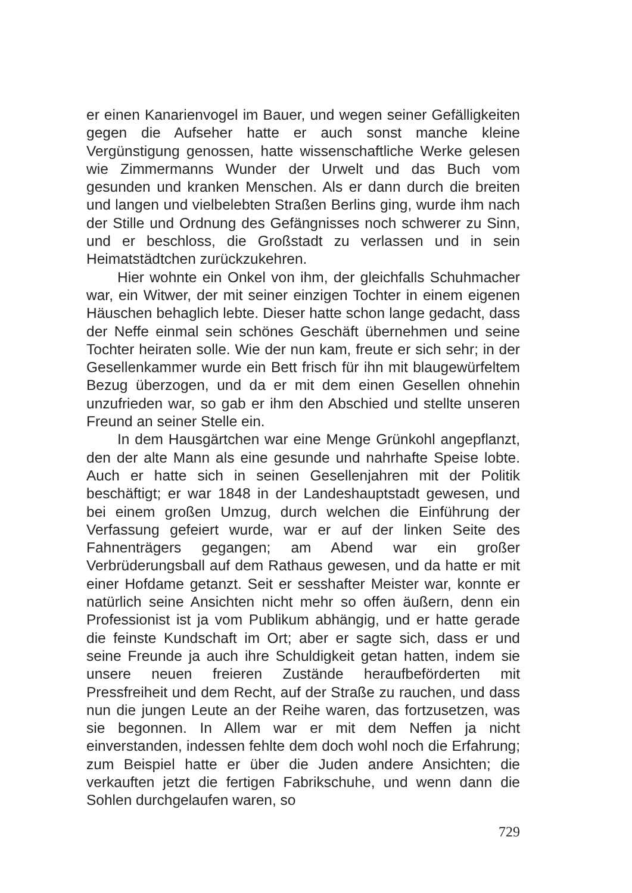er einen Kanarienvogel im Bauer, und wegen seiner Gefälligkeiten gegen die Aufseher hatte er auch sonst manche kleine Vergünstigung genossen, hatte wissenschaftliche Werke gelesen wie Zimmermanns Wunder der Urwelt und das Buch vom gesunden und kranken Menschen. Als er dann durch die breiten und langen und vielbelebten Straßen Berlins ging, wurde ihm nach der Stille und Ordnung des Gefängnisses noch schwerer zu Sinn, und er beschloss, die Großstadt zu verlassen und in sein Heimatstädtchen zurückzukehren.
Hier wohnte ein Onkel von ihm, der gleichfalls Schuhmacher war, ein Witwer, der mit seiner einzigen Tochter in einem eigenen Häuschen behaglich lebte. Dieser hatte schon lange gedacht, dass der Neffe einmal sein schönes Geschäft übernehmen und seine Tochter heiraten solle. Wie der nun kam, freute er sich sehr; in der Gesellenkammer wurde ein Bett frisch für ihn mit blaugewürfeltem Bezug überzogen, und da er mit dem einen Gesellen ohnehin unzufrieden war, so gab er ihm den Abschied und stellte unseren Freund an seiner Stelle ein.
In dem Hausgärtchen war eine Menge Grünkohl angepflanzt, den der alte Mann als eine gesunde und nahrhafte Speise lobte. Auch er hatte sich in seinen Gesellenjahren mit der Politik beschäftigt; er war 1848 in der Landeshauptstadt gewesen, und bei einem großen Umzug, durch welchen die Einführung der Verfassung gefeiert wurde, war er auf der linken Seite des Fahnenträgers gegangen; am Abend war ein großer Verbrüderungsball auf dem Rathaus gewesen, und da hatte er mit einer Hofdame getanzt. Seit er sesshafter Meister war, konnte er natürlich seine Ansichten nicht mehr so offen äußern, denn ein Professionist ist ja vom Publikum abhängig, und er hatte gerade die feinste Kundschaft im Ort; aber er sagte sich, dass er und seine Freunde ja auch ihre Schuldigkeit getan hatten, indem sie unsere neuen freieren Zustände heraufbeförderten mit Pressfreiheit und dem Recht, auf der Straße zu rauchen, und dass nun die jungen Leute an der Reihe waren, das fortzusetzen, was sie begonnen. In Allem war er mit dem Neffen ja nicht einverstanden, indessen fehlte dem doch wohl noch die Erfahrung; zum Beispiel hatte er über die Juden andere Ansichten; die verkauften jetzt die fertigen Fabrikschuhe, und wenn dann die Sohlen durchgelaufen waren, so
729